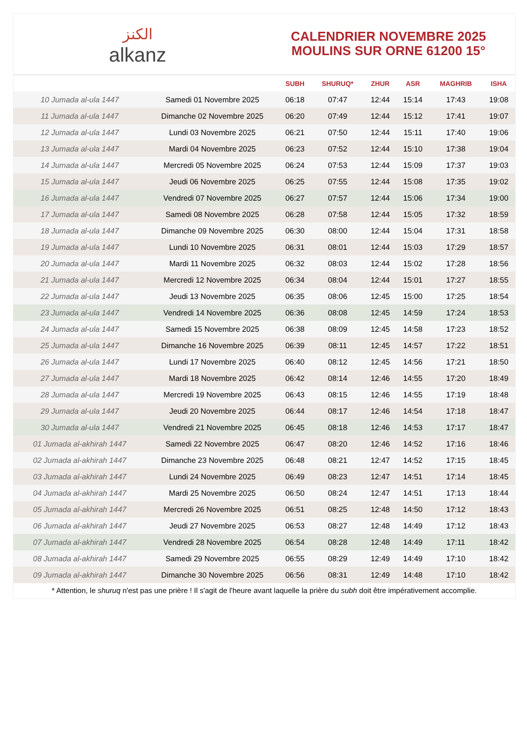ﺍﻟﻜﻨﺰ
alkanz
CALENDRIER NOVEMBRE 2025
MOULINS SUR ORNE 61200 15°
| | | SUBH | SHURUQ* | ZHUR | ASR | MAGHRIB | ISHA |
| --- | --- | --- | --- | --- | --- | --- | --- |
| 10 Jumada al-ula 1447 | Samedi 01 Novembre 2025 | 06:18 | 07:47 | 12:44 | 15:14 | 17:43 | 19:08 |
| 11 Jumada al-ula 1447 | Dimanche 02 Novembre 2025 | 06:20 | 07:49 | 12:44 | 15:12 | 17:41 | 19:07 |
| 12 Jumada al-ula 1447 | Lundi 03 Novembre 2025 | 06:21 | 07:50 | 12:44 | 15:11 | 17:40 | 19:06 |
| 13 Jumada al-ula 1447 | Mardi 04 Novembre 2025 | 06:23 | 07:52 | 12:44 | 15:10 | 17:38 | 19:04 |
| 14 Jumada al-ula 1447 | Mercredi 05 Novembre 2025 | 06:24 | 07:53 | 12:44 | 15:09 | 17:37 | 19:03 |
| 15 Jumada al-ula 1447 | Jeudi 06 Novembre 2025 | 06:25 | 07:55 | 12:44 | 15:08 | 17:35 | 19:02 |
| 16 Jumada al-ula 1447 | Vendredi 07 Novembre 2025 | 06:27 | 07:57 | 12:44 | 15:06 | 17:34 | 19:00 |
| 17 Jumada al-ula 1447 | Samedi 08 Novembre 2025 | 06:28 | 07:58 | 12:44 | 15:05 | 17:32 | 18:59 |
| 18 Jumada al-ula 1447 | Dimanche 09 Novembre 2025 | 06:30 | 08:00 | 12:44 | 15:04 | 17:31 | 18:58 |
| 19 Jumada al-ula 1447 | Lundi 10 Novembre 2025 | 06:31 | 08:01 | 12:44 | 15:03 | 17:29 | 18:57 |
| 20 Jumada al-ula 1447 | Mardi 11 Novembre 2025 | 06:32 | 08:03 | 12:44 | 15:02 | 17:28 | 18:56 |
| 21 Jumada al-ula 1447 | Mercredi 12 Novembre 2025 | 06:34 | 08:04 | 12:44 | 15:01 | 17:27 | 18:55 |
| 22 Jumada al-ula 1447 | Jeudi 13 Novembre 2025 | 06:35 | 08:06 | 12:45 | 15:00 | 17:25 | 18:54 |
| 23 Jumada al-ula 1447 | Vendredi 14 Novembre 2025 | 06:36 | 08:08 | 12:45 | 14:59 | 17:24 | 18:53 |
| 24 Jumada al-ula 1447 | Samedi 15 Novembre 2025 | 06:38 | 08:09 | 12:45 | 14:58 | 17:23 | 18:52 |
| 25 Jumada al-ula 1447 | Dimanche 16 Novembre 2025 | 06:39 | 08:11 | 12:45 | 14:57 | 17:22 | 18:51 |
| 26 Jumada al-ula 1447 | Lundi 17 Novembre 2025 | 06:40 | 08:12 | 12:45 | 14:56 | 17:21 | 18:50 |
| 27 Jumada al-ula 1447 | Mardi 18 Novembre 2025 | 06:42 | 08:14 | 12:46 | 14:55 | 17:20 | 18:49 |
| 28 Jumada al-ula 1447 | Mercredi 19 Novembre 2025 | 06:43 | 08:15 | 12:46 | 14:55 | 17:19 | 18:48 |
| 29 Jumada al-ula 1447 | Jeudi 20 Novembre 2025 | 06:44 | 08:17 | 12:46 | 14:54 | 17:18 | 18:47 |
| 30 Jumada al-ula 1447 | Vendredi 21 Novembre 2025 | 06:45 | 08:18 | 12:46 | 14:53 | 17:17 | 18:47 |
| 01 Jumada al-akhirah 1447 | Samedi 22 Novembre 2025 | 06:47 | 08:20 | 12:46 | 14:52 | 17:16 | 18:46 |
| 02 Jumada al-akhirah 1447 | Dimanche 23 Novembre 2025 | 06:48 | 08:21 | 12:47 | 14:52 | 17:15 | 18:45 |
| 03 Jumada al-akhirah 1447 | Lundi 24 Novembre 2025 | 06:49 | 08:23 | 12:47 | 14:51 | 17:14 | 18:45 |
| 04 Jumada al-akhirah 1447 | Mardi 25 Novembre 2025 | 06:50 | 08:24 | 12:47 | 14:51 | 17:13 | 18:44 |
| 05 Jumada al-akhirah 1447 | Mercredi 26 Novembre 2025 | 06:51 | 08:25 | 12:48 | 14:50 | 17:12 | 18:43 |
| 06 Jumada al-akhirah 1447 | Jeudi 27 Novembre 2025 | 06:53 | 08:27 | 12:48 | 14:49 | 17:12 | 18:43 |
| 07 Jumada al-akhirah 1447 | Vendredi 28 Novembre 2025 | 06:54 | 08:28 | 12:48 | 14:49 | 17:11 | 18:42 |
| 08 Jumada al-akhirah 1447 | Samedi 29 Novembre 2025 | 06:55 | 08:29 | 12:49 | 14:49 | 17:10 | 18:42 |
| 09 Jumada al-akhirah 1447 | Dimanche 30 Novembre 2025 | 06:56 | 08:31 | 12:49 | 14:48 | 17:10 | 18:42 |
* Attention, le shuruq n'est pas une prière ! Il s'agit de l'heure avant laquelle la prière du subh doit être impérativement accomplie.